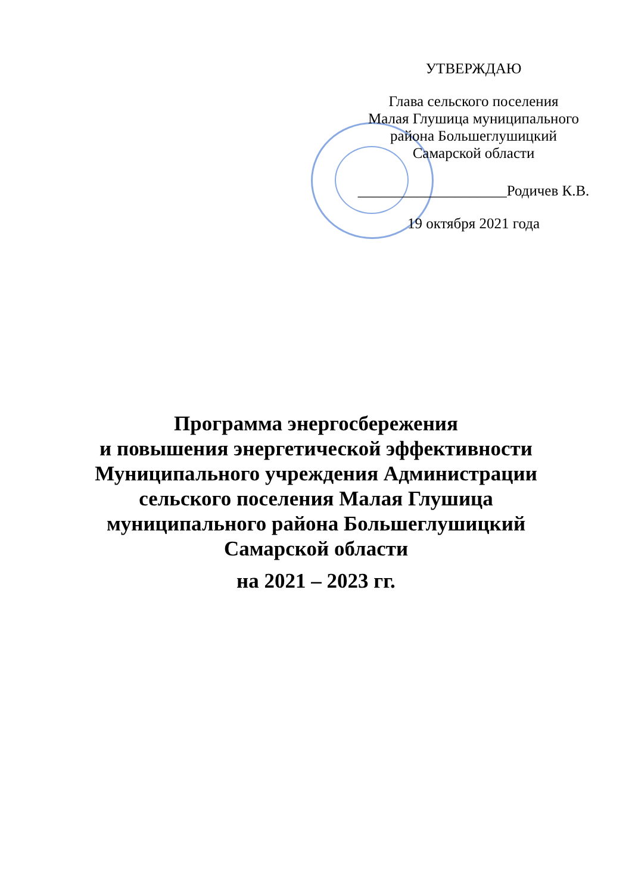УТВЕРЖДАЮ
Глава сельского поселения
Малая Глушица муниципального
района Большеглушицкий
Самарской области
____________________Родичев К.В.
19 октября 2021 года
Программа энергосбережения
и повышения энергетической эффективности
Муниципального учреждения Администрации
сельского поселения Малая Глушица
муниципального района Большеглушицкий
Самарской области
на 2021 – 2023 гг.